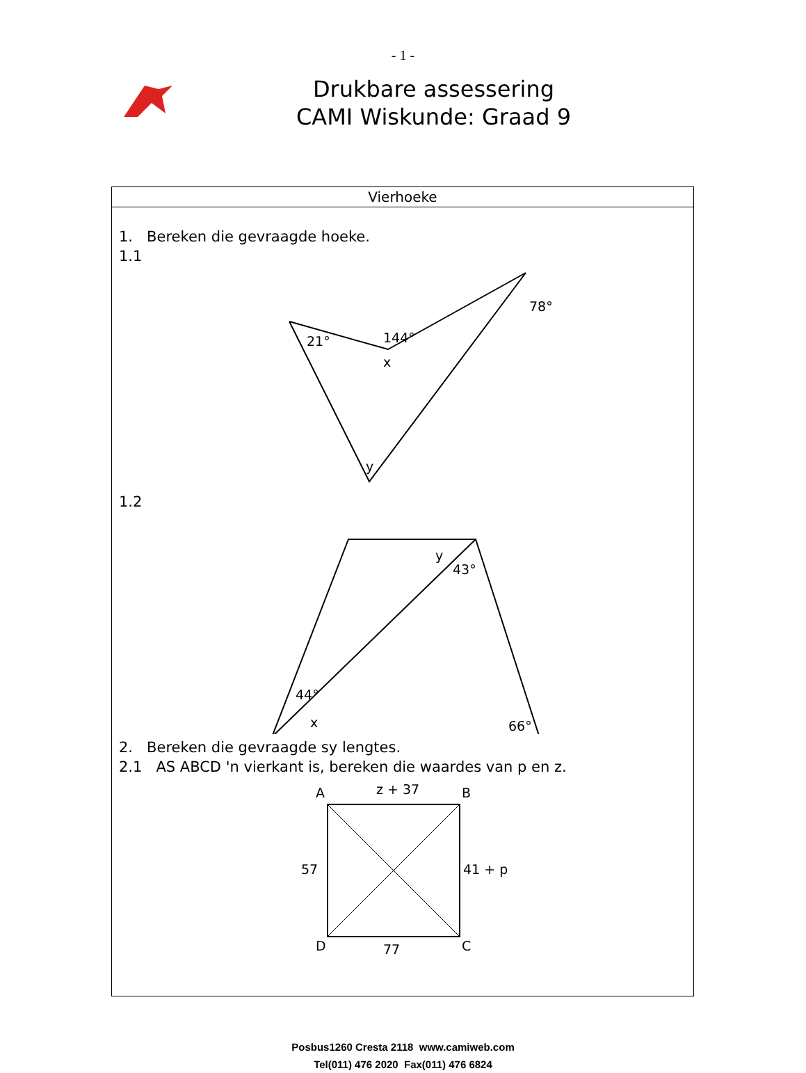- 1 -
Drukbare assessering
CAMI Wiskunde: Graad 9
| Vierhoeke |
| --- |
| 1. Bereken die gevraagde hoeke. 1.1 21° 144° x 78° y 1.2 44° x y 43° 66° 2. Bereken die gevraagde sy lengtes. 2.1 AS ABCD 'n vierkant is, bereken die waardes van p en z. A z + 37 B 57 41 + p D 77 C |
Posbus1260 Cresta 2118 www.camiweb.com
Tel(011) 476 2020 Fax(011) 476 6824